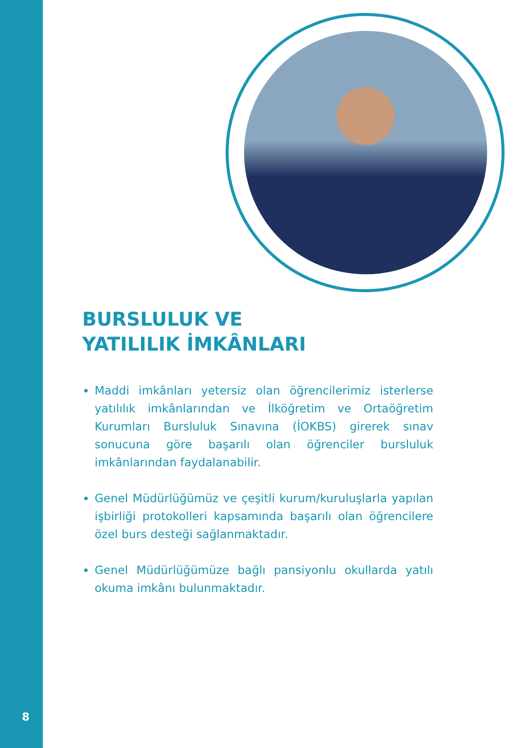BURSLULUK VE
YATILILIK İMKÂNLARI
Maddi imkânları yetersiz olan öğrencilerimiz isterlerse yatılılık imkânlarından ve İlköğretim ve Ortaöğretim Kurumları Bursluluk Sınavına (İOKBS) girerek sınav sonucuna göre başarılı olan öğrenciler bursluluk imkânlarından faydalanabilir.
Genel Müdürlüğümüz ve çeşitli kurum/kuruluşlarla yapılan işbirliği protokolleri kapsamında başarılı olan öğrencilere özel burs desteği sağlanmaktadır.
Genel Müdürlüğümüze bağlı pansiyonlu okullarda yatılı okuma imkânı bulunmaktadır.
8